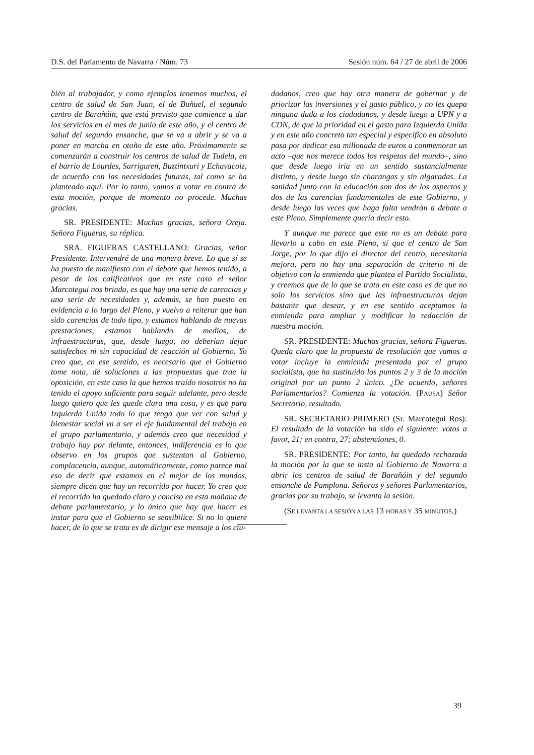D.S. del Parlamento de Navarra / Núm. 73 Sesión núm. 64 / 27 de abril de 2006
bién al trabajador, y como ejemplos tenemos muchos, el centro de salud de San Juan, el de Buñuel, el segundo centro de Barañáin, que está previsto que comience a dar los servicios en el mes de junio de este año, y el centro de salud del segundo ensanche, que se va a abrir y se va a poner en marcha en otoño de este año. Próximamente se comenzarán a construir los centros de salud de Tudela, en el barrio de Lourdes, Sarriguren, Buztintxuri y Echavacoiz, de acuerdo con las necesidades futuras, tal como se ha planteado aquí. Por lo tanto, vamos a votar en contra de esta moción, porque de momento no procede. Muchas gracias.
SR. PRESIDENTE: Muchas gracias, señora Oreja. Señora Figueras, su réplica.
SRA. FIGUERAS CASTELLANO: Gracias, señor Presidente. Intervendré de una manera breve. Lo que sí se ha puesto de manifiesto con el debate que hemos tenido, a pesar de los calificativos que en este caso el señor Marcotegui nos brinda, es que hay una serie de carencias y una serie de necesidades y, además, se han puesto en evidencia a lo largo del Pleno, y vuelvo a reiterar que han sido carencias de todo tipo, y estamos hablando de nuevas prestaciones, estamos hablando de medios, de infraestructuras, que, desde luego, no deberían dejar satisfechos ni sin capacidad de reacción al Gobierno. Yo creo que, en ese sentido, es necesario que el Gobierno tome nota, dé soluciones a las propuestas que trae la oposición, en este caso la que hemos traído nosotros no ha tenido el apoyo suficiente para seguir adelante, pero desde luego quiero que les quede clara una cosa, y es que para Izquierda Unida todo lo que tenga que ver con salud y bienestar social va a ser el eje fundamental del trabajo en el grupo parlamentario, y además creo que necesidad y trabajo hay por delante, entonces, indiferencia es lo que observo en los grupos que sustentan al Gobierno, complacencia, aunque, automáticamente, como parece mal eso de decir que estamos en el mejor de los mundos, siempre dicen que hay un recorrido por hacer. Yo creo que el recorrido ha quedado claro y conciso en esta mañana de debate parlamentario, y lo único que hay que hacer es instar para que el Gobierno se sensibilice. Si no lo quiere hacer, de lo que se trata es de dirigir ese mensaje a los ciu-
dadanos, creo que hay otra manera de gobernar y de priorizar las inversiones y el gasto público, y no les quepa ninguna duda a los ciudadanos, y desde luego a UPN y a CDN, de que la prioridad en el gasto para Izquierda Unida y en este año concreto tan especial y específico en absoluto pasa por dedicar esa millonada de euros a conmemorar un acto –que nos merece todos los respetos del mundo–, sino que desde luego iría en un sentido sustancialmente distinto, y desde luego sin charangas y sin algaradas. La sanidad junto con la educación son dos de los aspectos y dos de las carencias fundamentales de este Gobierno, y desde luego las veces que haga falta vendrán a debate a este Pleno. Simplemente quería decir esto.
Y aunque me parece que este no es un debate para llevarlo a cabo en este Pleno, sí que el centro de San Jorge, por lo que dijo el director del centro, necesitaría mejora, pero no hay una separación de criterio ni de objetivo con la enmienda que plantea el Partido Socialista, y creemos que de lo que se trata en este caso es de que no solo los servicios sino que las infraestructuras dejan bastante que desear, y en ese sentido aceptamos la enmienda para ampliar y modificar la redacción de nuestra moción.
SR. PRESIDENTE: Muchas gracias, señora Figueras. Queda claro que la propuesta de resolución que vamos a votar incluye la enmienda presentada por el grupo socialista, que ha sustituido los puntos 2 y 3 de la moción original por un punto 2 único. ¿De acuerdo, señores Parlamentarios? Comienza la votación. (PAUSA) Señor Secretario, resultado.
SR. SECRETARIO PRIMERO (Sr. Marcotegui Ros): El resultado de la votación ha sido el siguiente: votos a favor, 21; en contra, 27; abstenciones, 0.
SR. PRESIDENTE: Por tanto, ha quedado rechazada la moción por la que se insta al Gobierno de Navarra a abrir los centros de salud de Barañáin y del segundo ensanche de Pamplona. Señoras y señores Parlamentarios, gracias por su trabajo, se levanta la sesión.
(SE LEVANTA LA SESIÓN A LAS 13 HORAS Y 35 MINUTOS.)
39